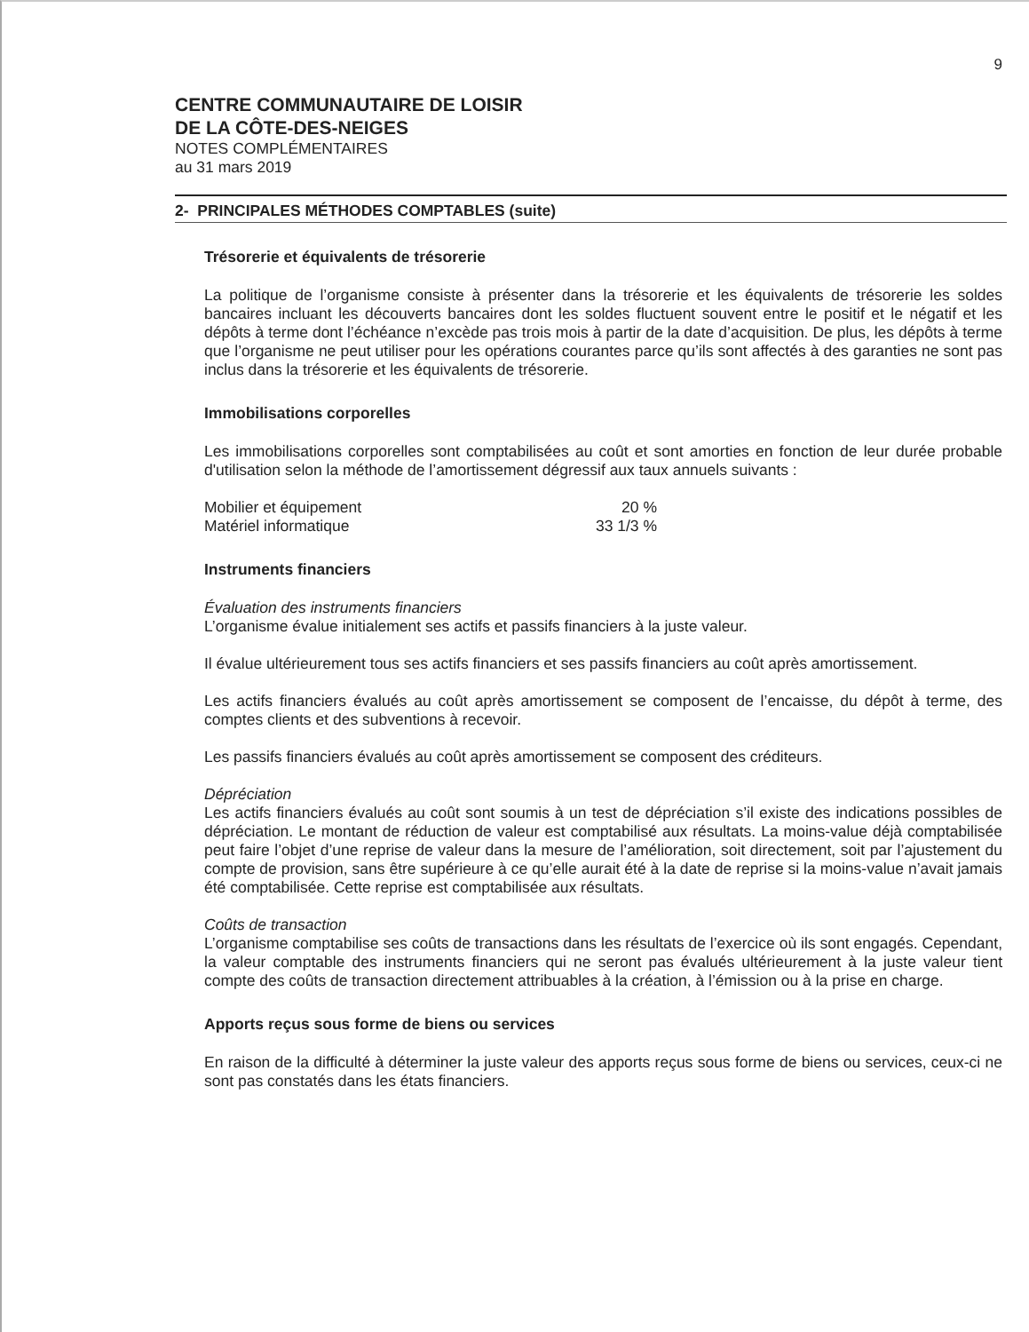9
CENTRE COMMUNAUTAIRE DE LOISIR
DE LA CÔTE-DES-NEIGES
NOTES COMPLÉMENTAIRES
au 31 mars 2019
2- PRINCIPALES MÉTHODES COMPTABLES (suite)
Trésorerie et équivalents de trésorerie
La politique de l’organisme consiste à présenter dans la trésorerie et les équivalents de trésorerie les soldes bancaires incluant les découverts bancaires dont les soldes fluctuent souvent entre le positif et le négatif et les dépôts à terme dont l’échéance n’excède pas trois mois à partir de la date d’acquisition. De plus, les dépôts à terme que l’organisme ne peut utiliser pour les opérations courantes parce qu’ils sont affectés à des garanties ne sont pas inclus dans la trésorerie et les équivalents de trésorerie.
Immobilisations corporelles
Les immobilisations corporelles sont comptabilisées au coût et sont amorties en fonction de leur durée probable d'utilisation selon la méthode de l’amortissement dégressif aux taux annuels suivants :
| Mobilier et équipement | 20 % |
| Matériel informatique | 33 1/3 % |
Instruments financiers
Évaluation des instruments financiers
L’organisme évalue initialement ses actifs et passifs financiers à la juste valeur.
Il évalue ultérieurement tous ses actifs financiers et ses passifs financiers au coût après amortissement.
Les actifs financiers évalués au coût après amortissement se composent de l’encaisse, du dépôt à terme, des comptes clients et des subventions à recevoir.
Les passifs financiers évalués au coût après amortissement se composent des créditeurs.
Dépréciation
Les actifs financiers évalués au coût sont soumis à un test de dépréciation s’il existe des indications possibles de dépréciation. Le montant de réduction de valeur est comptabilisé aux résultats. La moins-value déjà comptabilisée peut faire l’objet d’une reprise de valeur dans la mesure de l’amélioration, soit directement, soit par l’ajustement du compte de provision, sans être supérieure à ce qu’elle aurait été à la date de reprise si la moins-value n’avait jamais été comptabilisée. Cette reprise est comptabilisée aux résultats.
Coûts de transaction
L’organisme comptabilise ses coûts de transactions dans les résultats de l’exercice où ils sont engagés. Cependant, la valeur comptable des instruments financiers qui ne seront pas évalués ultérieurement à la juste valeur tient compte des coûts de transaction directement attribuables à la création, à l’émission ou à la prise en charge.
Apports reçus sous forme de biens ou services
En raison de la difficulté à déterminer la juste valeur des apports reçus sous forme de biens ou services, ceux-ci ne sont pas constatés dans les états financiers.